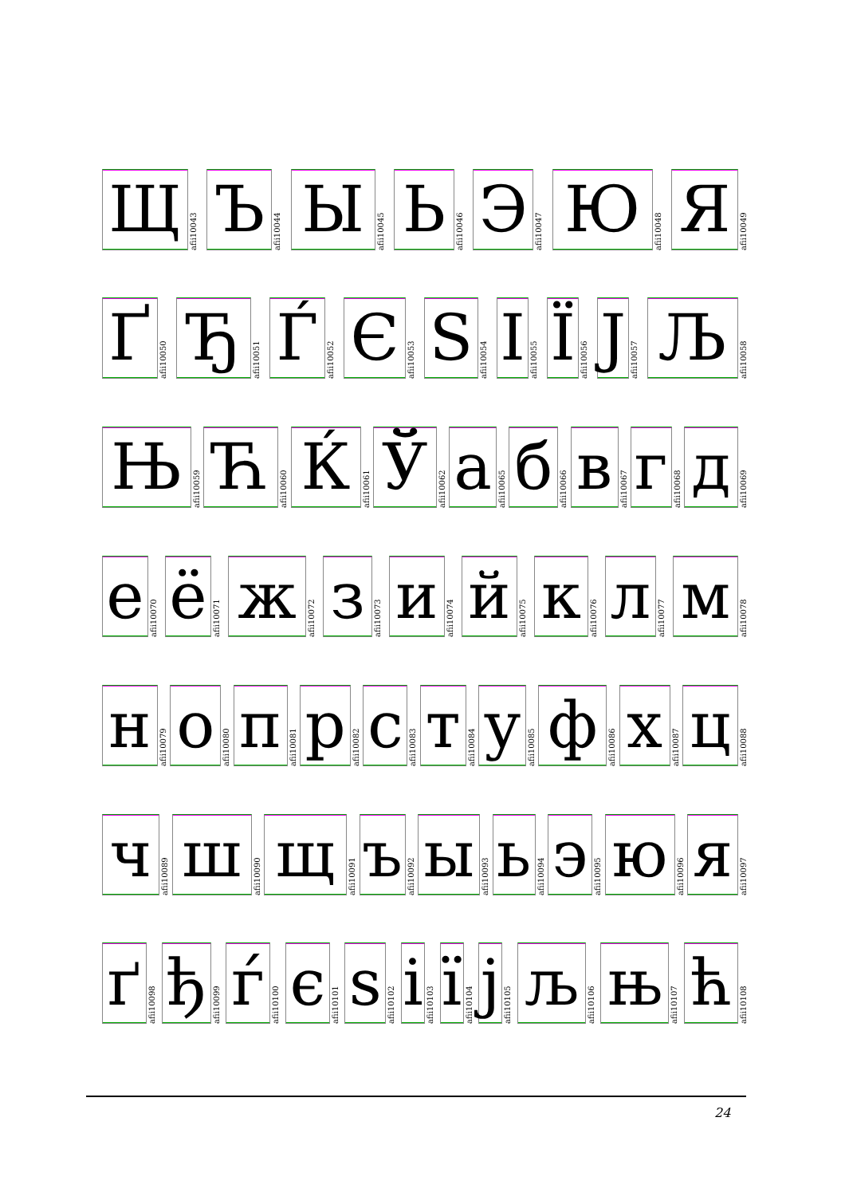Щ
afii10043
Ъ
afii10044
Ы
afii10045
Ь
afii10046
Э
afii10047
Ю
afii10048
Я
afii10049
Ґ
afii10050
Ђ
afii10051
Ѓ
afii10052
Є
afii10053
Ѕ
afii10054
І
afii10055
Ї
afii10056
Ј
afii10057
Љ
afii10058
Њ
afii10059
Ћ
afii10060
Ќ
afii10061
Ў
afii10062
а
afii10065
б
afii10066
в
afii10067
г
afii10068
д
afii10069
е
afii10070
ё
afii10071
ж
afii10072
з
afii10073
и
afii10074
й
afii10075
к
afii10076
л
afii10077
м
afii10078
н
afii10079
о
afii10080
п
afii10081
р
afii10082
с
afii10083
т
afii10084
у
afii10085
ф
afii10086
х
afii10087
ц
afii10088
ч
afii10089
ш
afii10090
щ
afii10091
ъ
afii10092
ы
afii10093
ь
afii10094
э
afii10095
ю
afii10096
я
afii10097
ґ
afii10098
ђ
afii10099
ѓ
afii10100
є
afii10101
ѕ
afii10102
і
afii10103
ї
afii10104
ј
afii10105
љ
afii10106
њ
afii10107
ћ
afii10108
24